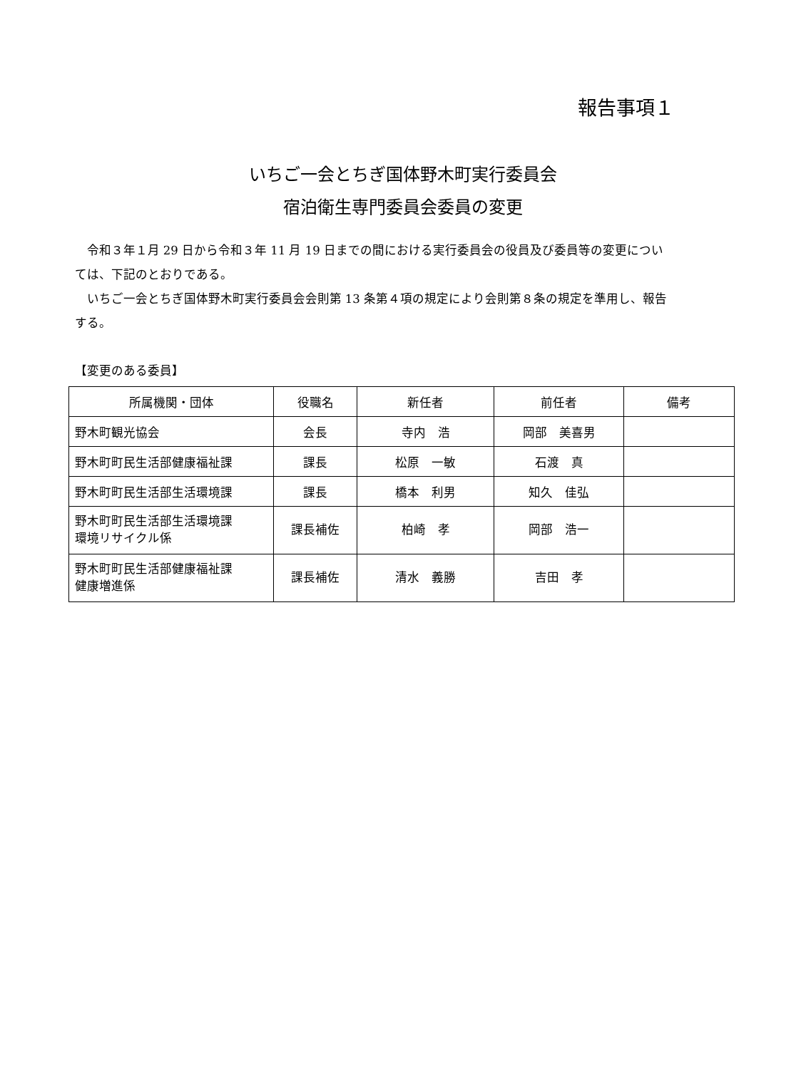報告事項１
いちご一会とちぎ国体野木町実行委員会
宿泊衛生専門委員会委員の変更
令和３年１月 29 日から令和３年 11 月 19 日までの間における実行委員会の役員及び委員等の変更については、下記のとおりである。
いちご一会とちぎ国体野木町実行委員会会則第 13 条第４項の規定により会則第８条の規定を準用し、報告する。
【変更のある委員】
| 所属機関・団体 | 役職名 | 新任者 | 前任者 | 備考 |
| --- | --- | --- | --- | --- |
| 野木町観光協会 | 会長 | 寺内 浩 | 岡部 美喜男 | |
| 野木町町民生活部健康福祉課 | 課長 | 松原 一敏 | 石渡 真 | |
| 野木町町民生活部生活環境課 | 課長 | 橋本 利男 | 知久 佳弘 | |
| 野木町町民生活部生活環境課 環境リサイクル係 | 課長補佐 | 柏崎 孝 | 岡部 浩一 | |
| 野木町町民生活部健康福祉課 健康増進係 | 課長補佐 | 清水 義勝 | 吉田 孝 | |